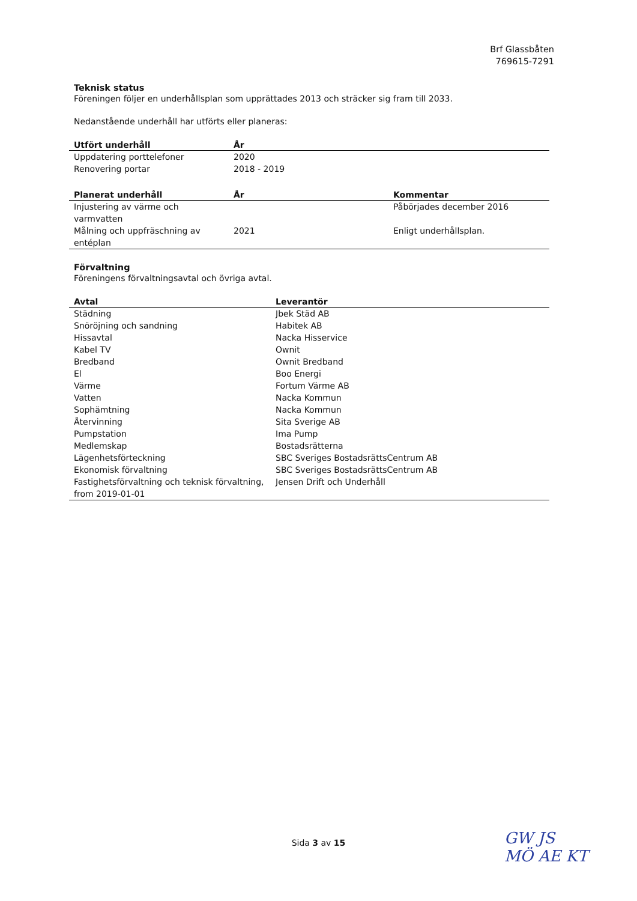Brf Glassbåten
769615-7291
Teknisk status
Föreningen följer en underhållsplan som upprättades 2013 och sträcker sig fram till 2033.
Nedanstående underhåll har utförts eller planeras:
| Utfört underhåll | År |
| --- | --- |
| Uppdatering porttelefoner | 2020 |
| Renovering portar | 2018 - 2019 |
| Planerat underhåll | År | Kommentar |
| --- | --- | --- |
| Injustering av värme och varmvatten | | Påbörjades december 2016 |
| Målning och uppfräschning av entéplan | 2021 | Enligt underhållsplan. |
Förvaltning
Föreningens förvaltningsavtal och övriga avtal.
| Avtal | Leverantör |
| --- | --- |
| Städning | Jbek Städ AB |
| Snöröjning och sandning | Habitek AB |
| Hissavtal | Nacka Hisservice |
| Kabel TV | Ownit |
| Bredband | Ownit Bredband |
| El | Boo Energi |
| Värme | Fortum Värme AB |
| Vatten | Nacka Kommun |
| Sophämtning | Nacka Kommun |
| Återvinning | Sita Sverige AB |
| Pumpstation | Ima Pump |
| Medlemskap | Bostadsrätterna |
| Lägenhetsförteckning | SBC Sveriges BostadsrättsCentrum AB |
| Ekonomisk förvaltning | SBC Sveriges BostadsrättsCentrum AB |
| Fastighetsförvaltning och teknisk förvaltning, from 2019-01-01 | Jensen Drift och Underhåll |
Sida 3 av 15
GW JS
MÖ AE KT